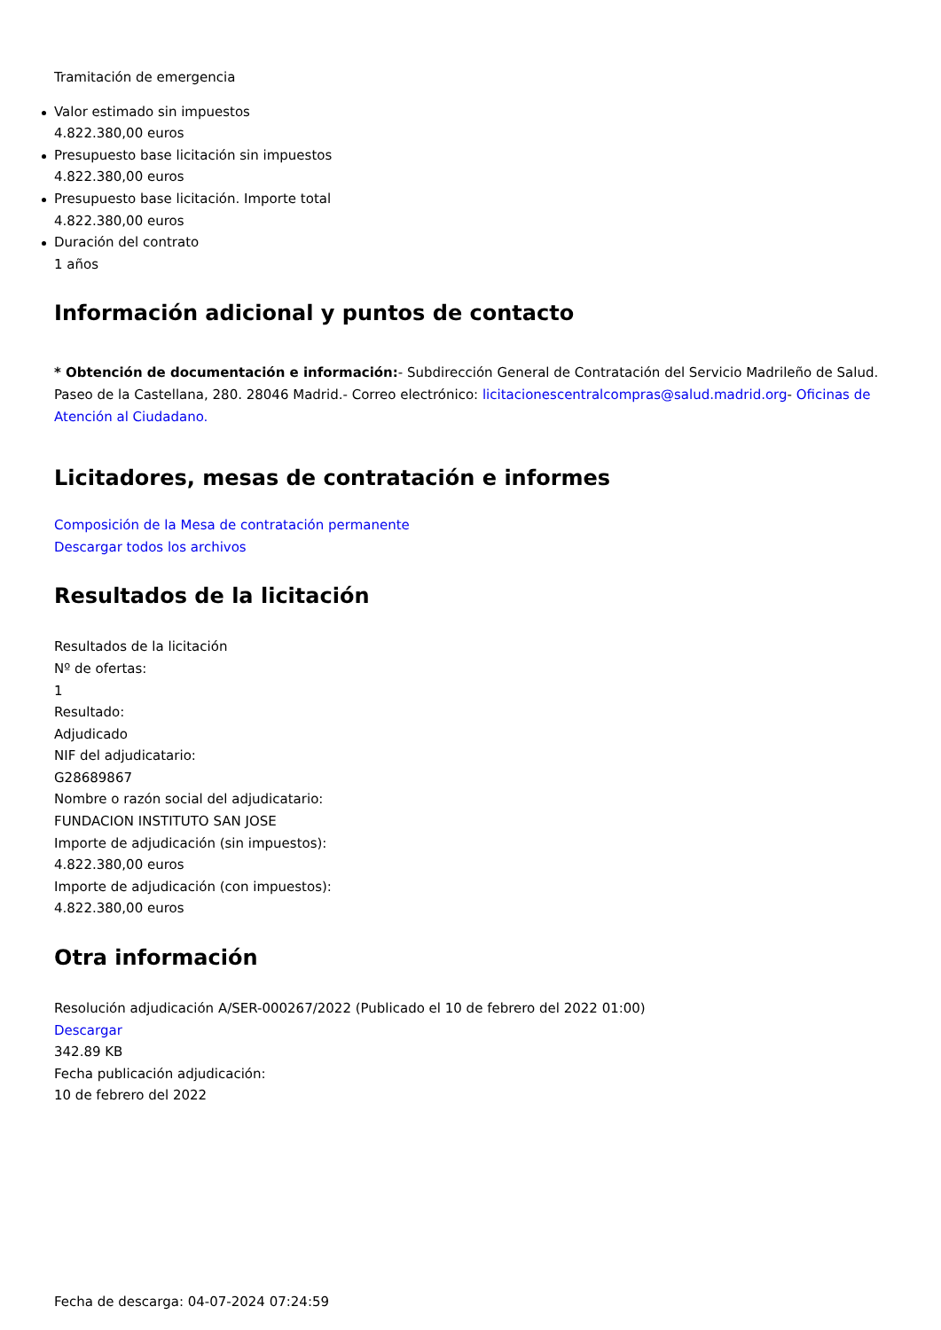Tramitación de emergencia
Valor estimado sin impuestos
4.822.380,00 euros
Presupuesto base licitación sin impuestos
4.822.380,00 euros
Presupuesto base licitación. Importe total
4.822.380,00 euros
Duración del contrato
1 años
Información adicional y puntos de contacto
* Obtención de documentación e información:- Subdirección General de Contratación del Servicio Madrileño de Salud. Paseo de la Castellana, 280. 28046 Madrid.- Correo electrónico: licitacionescentralcompras@salud.madrid.org- Oficinas de Atención al Ciudadano.
Licitadores, mesas de contratación e informes
Composición de la Mesa de contratación permanente
Descargar todos los archivos
Resultados de la licitación
Resultados de la licitación
Nº de ofertas:
1
Resultado:
Adjudicado
NIF del adjudicatario:
G28689867
Nombre o razón social del adjudicatario:
FUNDACION INSTITUTO SAN JOSE
Importe de adjudicación (sin impuestos):
4.822.380,00 euros
Importe de adjudicación (con impuestos):
4.822.380,00 euros
Otra información
Resolución adjudicación A/SER-000267/2022 (Publicado el 10 de febrero del 2022 01:00)
Descargar
342.89 KB
Fecha publicación adjudicación:
10 de febrero del 2022
Fecha de descarga: 04-07-2024 07:24:59